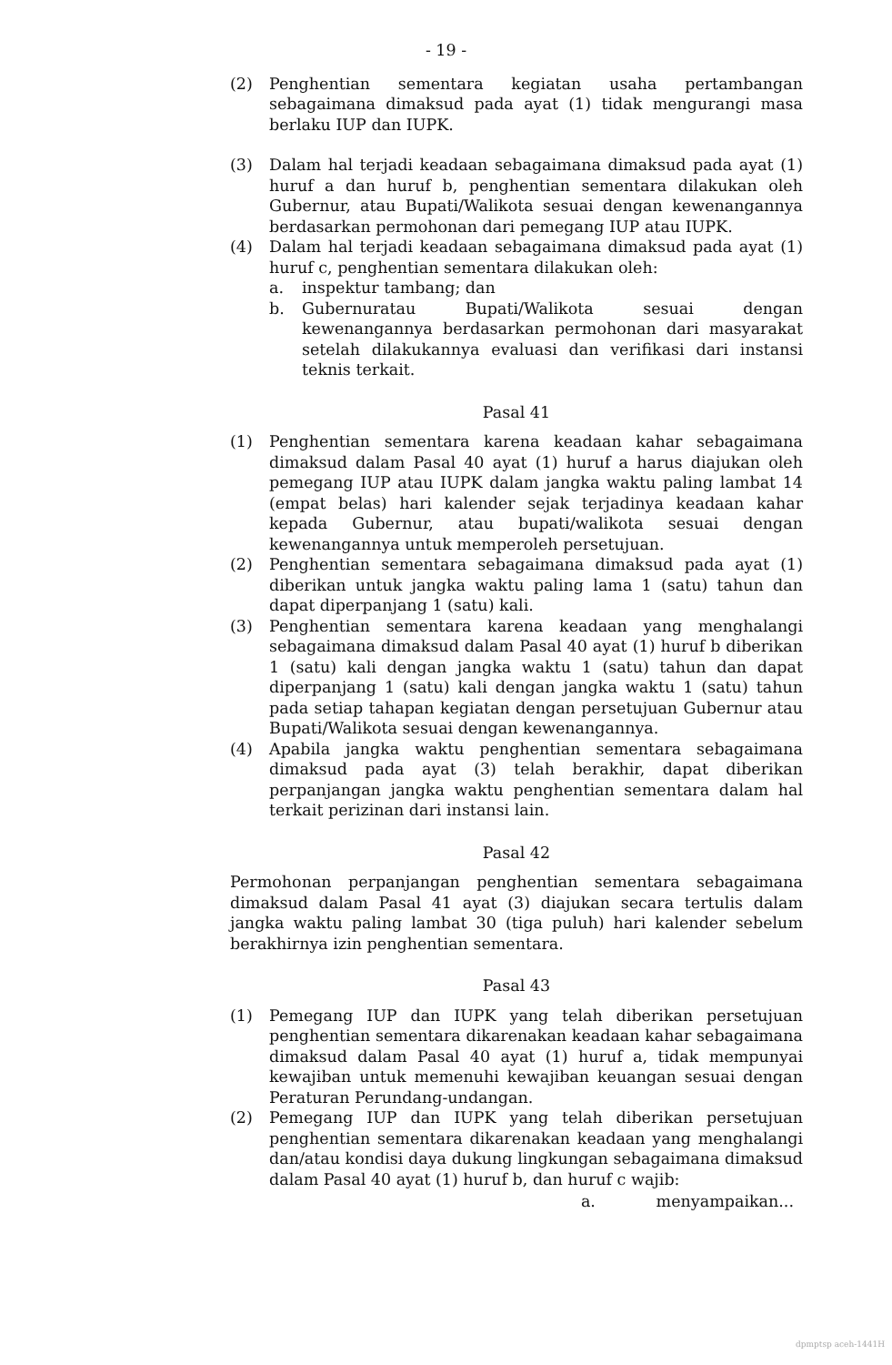- 19 -
(2) Penghentian sementara kegiatan usaha pertambangan sebagaimana dimaksud pada ayat (1) tidak mengurangi masa berlaku IUP dan IUPK.
(3) Dalam hal terjadi keadaan sebagaimana dimaksud pada ayat (1) huruf a dan huruf b, penghentian sementara dilakukan oleh Gubernur, atau Bupati/Walikota sesuai dengan kewenangannya berdasarkan permohonan dari pemegang IUP atau IUPK.
(4) Dalam hal terjadi keadaan sebagaimana dimaksud pada ayat (1) huruf c, penghentian sementara dilakukan oleh:
a. inspektur tambang; dan
b. Gubernuratau Bupati/Walikota sesuai dengan kewenangannya berdasarkan permohonan dari masyarakat setelah dilakukannya evaluasi dan verifikasi dari instansi teknis terkait.
Pasal 41
(1) Penghentian sementara karena keadaan kahar sebagaimana dimaksud dalam Pasal 40 ayat (1) huruf a harus diajukan oleh pemegang IUP atau IUPK dalam jangka waktu paling lambat 14 (empat belas) hari kalender sejak terjadinya keadaan kahar kepada Gubernur, atau bupati/walikota sesuai dengan kewenangannya untuk memperoleh persetujuan.
(2) Penghentian sementara sebagaimana dimaksud pada ayat (1) diberikan untuk jangka waktu paling lama 1 (satu) tahun dan dapat diperpanjang 1 (satu) kali.
(3) Penghentian sementara karena keadaan yang menghalangi sebagaimana dimaksud dalam Pasal 40 ayat (1) huruf b diberikan 1 (satu) kali dengan jangka waktu 1 (satu) tahun dan dapat diperpanjang 1 (satu) kali dengan jangka waktu 1 (satu) tahun pada setiap tahapan kegiatan dengan persetujuan Gubernur atau Bupati/Walikota sesuai dengan kewenangannya.
(4) Apabila jangka waktu penghentian sementara sebagaimana dimaksud pada ayat (3) telah berakhir, dapat diberikan perpanjangan jangka waktu penghentian sementara dalam hal terkait perizinan dari instansi lain.
Pasal 42
Permohonan perpanjangan penghentian sementara sebagaimana dimaksud dalam Pasal 41 ayat (3) diajukan secara tertulis dalam jangka waktu paling lambat 30 (tiga puluh) hari kalender sebelum berakhirnya izin penghentian sementara.
Pasal 43
(1) Pemegang IUP dan IUPK yang telah diberikan persetujuan penghentian sementara dikarenakan keadaan kahar sebagaimana dimaksud dalam Pasal 40 ayat (1) huruf a, tidak mempunyai kewajiban untuk memenuhi kewajiban keuangan sesuai dengan Peraturan Perundang-undangan.
(2) Pemegang IUP dan IUPK yang telah diberikan persetujuan penghentian sementara dikarenakan keadaan yang menghalangi dan/atau kondisi daya dukung lingkungan sebagaimana dimaksud dalam Pasal 40 ayat (1) huruf b, dan huruf c wajib:
a. menyampaikan...
dpmptsp aceh-1441H